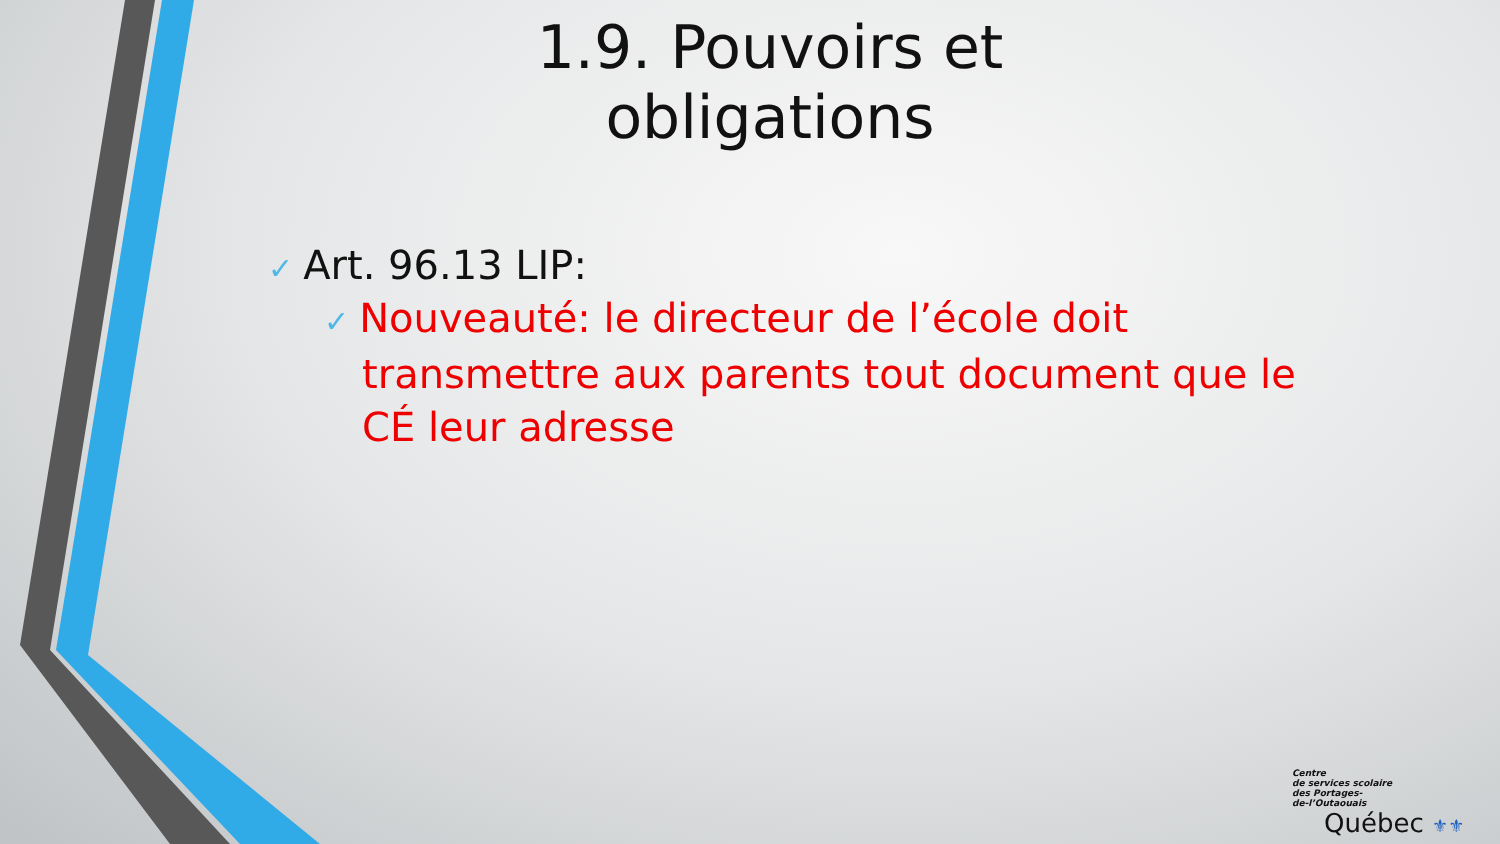1.9. Pouvoirs et obligations
✓ Art. 96.13 LIP:
✓ Nouveauté: le directeur de l’école doit transmettre aux parents tout document que le CÉ leur adresse
Centre
de services scolaire
des Portages-
de-l’Outaouais
Québec ⚜⚜